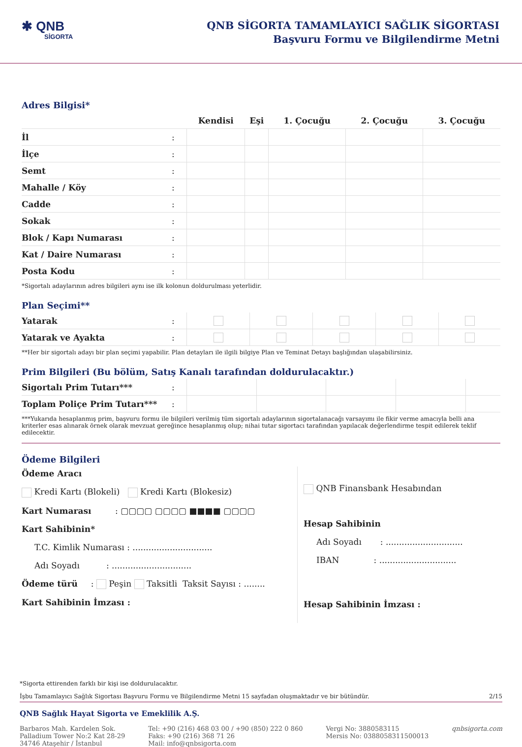✱ QNB
SİGORTA
QNB SİGORTA TAMAMLAYICI SAĞLIK SİGORTASI
Başvuru Formu ve Bilgilendirme Metni
Adres Bilgisi*
| | | Kendisi | Eşi | 1. Çocuğu | 2. Çocuğu | 3. Çocuğu |
| --- | --- | --- | --- | --- | --- | --- |
| İl | : | | | | | |
| İlçe | : | | | | | |
| Semt | : | | | | | |
| Mahalle / Köy | : | | | | | |
| Cadde | : | | | | | |
| Sokak | : | | | | | |
| Blok / Kapı Numarası | : | | | | | |
| Kat / Daire Numarası | : | | | | | |
| Posta Kodu | : | | | | | |
*Sigortalı adaylarının adres bilgileri aynı ise ilk kolonun doldurulması yeterlidir.
Plan Seçimi**
| Yatarak | : | | | | | |
| Yatarak ve Ayakta | : | | | | | |
**Her bir sigortalı adayı bir plan seçimi yapabilir. Plan detayları ile ilgili bilgiye Plan ve Teminat Detayı başlığından ulaşabilirsiniz.
Prim Bilgileri (Bu bölüm, Satış Kanalı tarafından doldurulacaktır.)
| Sigortalı Prim Tutarı*** | : | | | | | |
| Toplam Poliçe Prim Tutarı*** | : | | | | | |
***Yukarıda hesaplanmış prim, başvuru formu ile bilgileri verilmiş tüm sigortalı adaylarının sigortalanacağı varsayımı ile fikir verme amacıyla belli ana kriterler esas alınarak örnek olarak mevzuat gereğince hesaplanmış olup; nihai tutar sigortacı tarafından yapılacak değerlendirme tespit edilerek teklif edilecektir.
Ödeme Bilgileri
Ödeme Aracı
Kredi Kartı (Blokeli) Kredi Kartı (Blokesiz)
Kart Numarası : ▢▢▢▢ ▢▢▢▢ ■■■■ ▢▢▢▢
Kart Sahibinin*
T.C. Kimlik Numarası : ..............................
Adı Soyadı : ..............................
Ödeme türü : Peşin Taksitli Taksit Sayısı : ........
Kart Sahibinin İmzası :
QNB Finansbank Hesabından
Hesap Sahibinin
Adı Soyadı : .............................
IBAN : .............................
Hesap Sahibinin İmzası :
*Sigorta ettirenden farklı bir kişi ise doldurulacaktır.
İşbu Tamamlayıcı Sağlık Sigortası Başvuru Formu ve Bilgilendirme Metni 15 sayfadan oluşmaktadır ve bir bütündür. 2/15
QNB Sağlık Hayat Sigorta ve Emeklilik A.Ş.
Barbaros Mah. Kardelen Sok.
Palladium Tower No:2 Kat 28-29
34746 Ataşehir / İstanbul
Tel: +90 (216) 468 03 00 / +90 (850) 222 0 860
Faks: +90 (216) 368 71 26
Mail: info@qnbsigorta.com
Vergi No: 3880583115
Mersis No: 0388058311500013
qnbsigorta.com